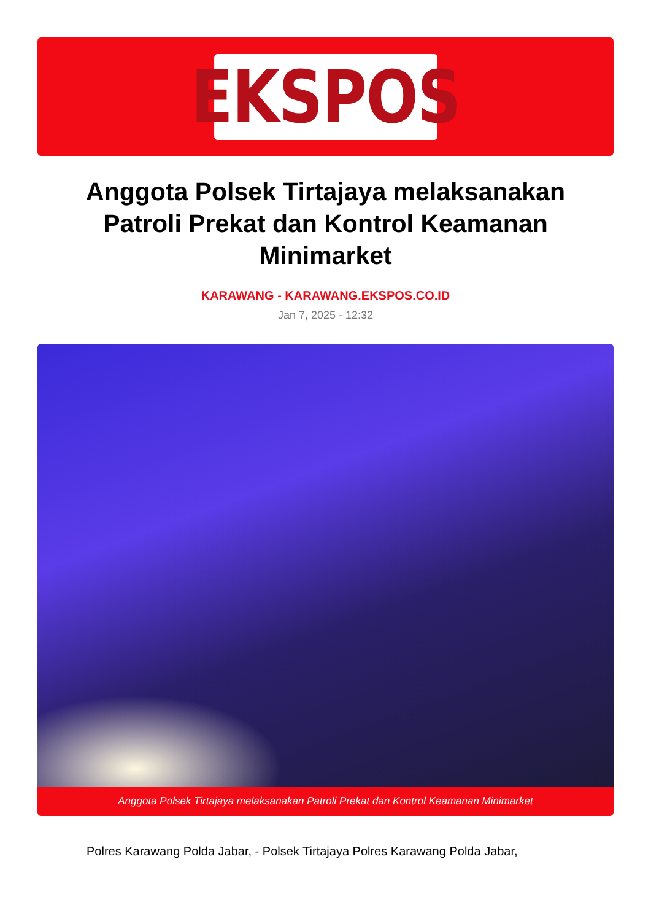EKSPOS
Anggota Polsek Tirtajaya melaksanakan Patroli Prekat dan Kontrol Keamanan Minimarket
KARAWANG - KARAWANG.EKSPOS.CO.ID
Jan 7, 2025 - 12:32
Anggota Polsek Tirtajaya melaksanakan Patroli Prekat dan Kontrol Keamanan Minimarket
Polres Karawang Polda Jabar, - Polsek Tirtajaya Polres Karawang Polda Jabar,